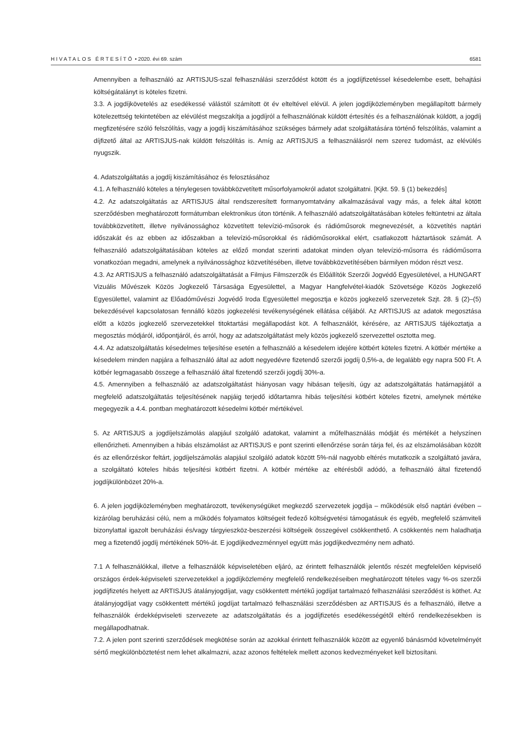HIVATALOS ÉRTESÍTŐ • 2020. évi 69. szám 6581
Amennyiben a felhasználó az ARTISJUS-szal felhasználási szerződést kötött és a jogdíjfizetéssel késedelembe esett, behajtási költségátalányt is köteles fizetni.
3.3. A jogdíjkövetelés az esedékessé válástól számított öt év elteltével elévül. A jelen jogdíjközleményben megállapított bármely kötelezettség tekintetében az elévülést megszakítja a jogdíjról a felhasználónak küldött értesítés és a felhasználónak küldött, a jogdíj megfizetésére szóló felszólítás, vagy a jogdíj kiszámításához szükséges bármely adat szolgáltatására történő felszólítás, valamint a díjfizető által az ARTISJUS-nak küldött felszólítás is. Amíg az ARTISJUS a felhasználásról nem szerez tudomást, az elévülés nyugszik.
4. Adatszolgáltatás a jogdíj kiszámításához és felosztásához
4.1. A felhasználó köteles a ténylegesen továbbközvetített műsorfolyamokról adatot szolgáltatni. [Kjkt. 59. § (1) bekezdés]
4.2. Az adatszolgáltatás az ARTISJUS által rendszeresített formanyomtatvány alkalmazásával vagy más, a felek által kötött szerződésben meghatározott formátumban elektronikus úton történik. A felhasználó adatszolgáltatásában köteles feltüntetni az általa továbbközvetített, illetve nyilvánossághoz közvetített televízió-műsorok és rádióműsorok megnevezését, a közvetítés naptári időszakát és az ebben az időszakban a televízió-műsorokkal és rádióműsorokkal elért, csatlakozott háztartások számát. A felhasználó adatszolgáltatásában köteles az előző mondat szerinti adatokat minden olyan televízió-műsorra és rádióműsorra vonatkozóan megadni, amelynek a nyilvánossághoz közvetítésében, illetve továbbközvetítésében bármilyen módon részt vesz.
4.3. Az ARTISJUS a felhasználó adatszolgáltatását a Filmjus Filmszerzők és Előállítók Szerzői Jogvédő Egyesületével, a HUNGART Vizuális Művészek Közös Jogkezelő Társasága Egyesülettel, a Magyar Hangfelvétel-kiadók Szövetsége Közös Jogkezelő Egyesülettel, valamint az Előadóművészi Jogvédő Iroda Egyesülettel megosztja e közös jogkezelő szervezetek Szjt. 28. § (2)–(5) bekezdésével kapcsolatosan fennálló közös jogkezelési tevékenységének ellátása céljából. Az ARTISJUS az adatok megosztása előtt a közös jogkezelő szervezetekkel titoktartási megállapodást köt. A felhasználót, kérésére, az ARTISJUS tájékoztatja a megosztás módjáról, időpontjáról, és arról, hogy az adatszolgáltatást mely közös jogkezelő szervezettel osztotta meg.
4.4. Az adatszolgáltatás késedelmes teljesítése esetén a felhasználó a késedelem idejére kötbért köteles fizetni. A kötbér mértéke a késedelem minden napjára a felhasználó által az adott negyedévre fizetendő szerzői jogdíj 0,5%-a, de legalább egy napra 500 Ft. A kötbér legmagasabb összege a felhasználó által fizetendő szerzői jogdíj 30%-a.
4.5. Amennyiben a felhasználó az adatszolgáltatást hiányosan vagy hibásan teljesíti, úgy az adatszolgáltatás határnapjától a megfelelő adatszolgáltatás teljesítésének napjáig terjedő időtartamra hibás teljesítési kötbért köteles fizetni, amelynek mértéke megegyezik a 4.4. pontban meghatározott késedelmi kötbér mértékével.
5. Az ARTISJUS a jogdíjelszámolás alapjául szolgáló adatokat, valamint a műfelhasználás módját és mértékét a helyszínen ellenőrizheti. Amennyiben a hibás elszámolást az ARTISJUS e pont szerinti ellenőrzése során tárja fel, és az elszámolásában közölt és az ellenőrzéskor feltárt, jogdíjelszámolás alapjául szolgáló adatok között 5%-nál nagyobb eltérés mutatkozik a szolgáltató javára, a szolgáltató köteles hibás teljesítési kötbért fizetni. A kötbér mértéke az eltérésből adódó, a felhasználó által fizetendő jogdíjkülönbözet 20%-a.
6. A jelen jogdíjközleményben meghatározott, tevékenységüket megkezdő szervezetek jogdíja – működésük első naptári évében – kizárólag beruházási célú, nem a működés folyamatos költségeit fedező költségvetési támogatásuk és egyéb, megfelelő számviteli bizonylattal igazolt beruházási és/vagy tárgyieszköz-beszerzési költségeik összegével csökkenthető. A csökkentés nem haladhatja meg a fizetendő jogdíj mértékének 50%-át. E jogdíjkedvezménnyel együtt más jogdíjkedvezmény nem adható.
7.1 A felhasználókkal, illetve a felhasználók képviseletében eljáró, az érintett felhasználók jelentős részét megfelelően képviselő országos érdek-képviseleti szervezetekkel a jogdíjközlemény megfelelő rendelkezéseiben meghatározott tételes vagy %-os szerzői jogdíjfizetés helyett az ARTISJUS átalányjogdíjat, vagy csökkentett mértékű jogdíjat tartalmazó felhasználási szerződést is köthet. Az átalányjogdíjat vagy csökkentett mértékű jogdíjat tartalmazó felhasználási szerződésben az ARTISJUS és a felhasználó, illetve a felhasználók érdekképviseleti szervezete az adatszolgáltatás és a jogdíjfizetés esedékességétől eltérő rendelkezésekben is megállapodhatnak.
7.2. A jelen pont szerinti szerződések megkötése során az azokkal érintett felhasználók között az egyenlő bánásmód követelményét sértő megkülönböztetést nem lehet alkalmazni, azaz azonos feltételek mellett azonos kedvezményeket kell biztosítani.